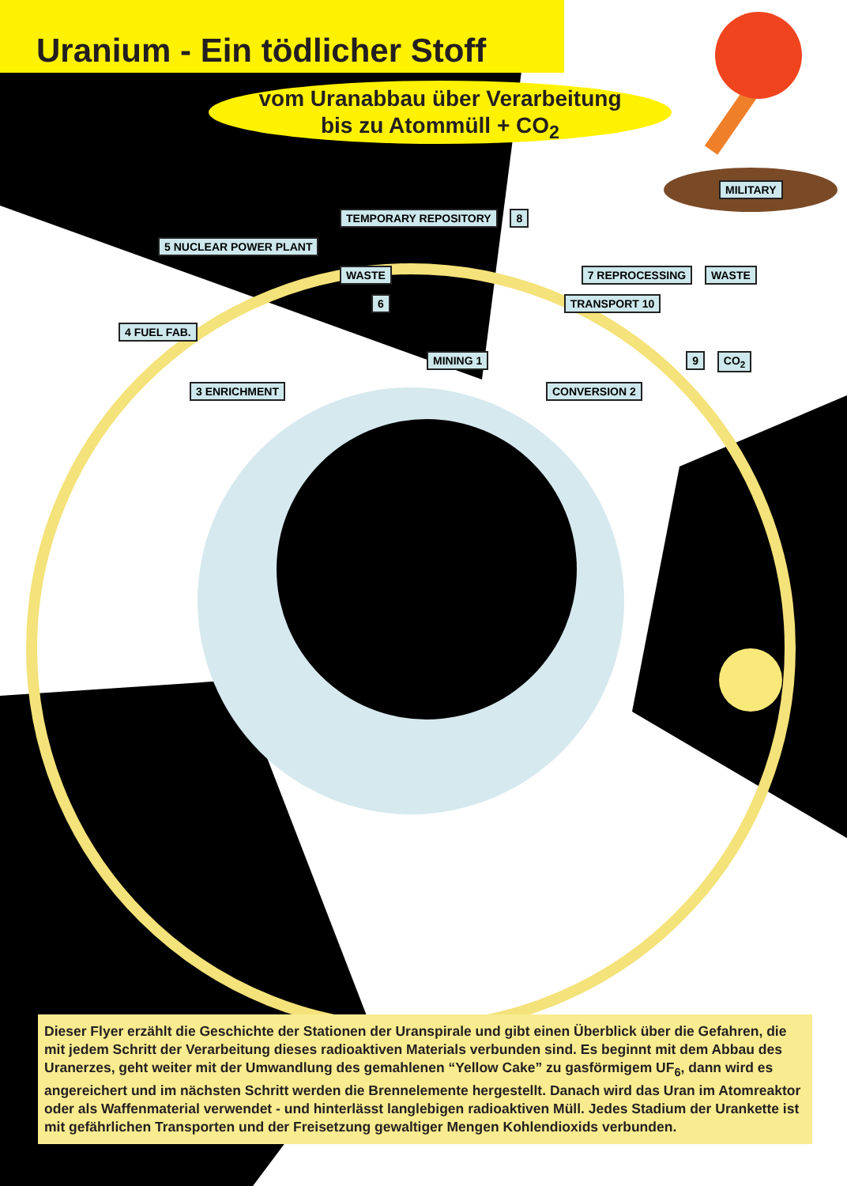Uranium - Ein tödlicher Stoff
vom Uranabbau über Verarbeitung
bis zu Atommüll + CO<sub>2</sub>
MILITARY
TEMPORARY REPOSITORY 8
5 NUCLEAR POWER PLANT
WASTE 7 REPROCESSING WASTE
6 TRANSPORT 10
4 FUEL FAB.
MINING 1 9 CO<sub>2</sub>
3 ENRICHMENT CONVERSION 2
Dieser Flyer erzählt die Geschichte der Stationen der Uranspirale und gibt einen Überblick über die Gefahren, die mit jedem Schritt der Verarbeitung dieses radioaktiven Materials verbunden sind. Es beginnt mit dem Abbau des Uranerzes, geht weiter mit der Umwandlung des gemahlenen “Yellow Cake” zu gasförmigem UF<sub>6</sub>, dann wird es angereichert und im nächsten Schritt werden die Brennelemente hergestellt. Danach wird das Uran im Atomreaktor oder als Waffenmaterial verwendet - und hinterlässt langlebigen radioaktiven Müll. Jedes Stadium der Urankette ist mit gefährlichen Transporten und der Freisetzung gewaltiger Mengen Kohlendioxids verbunden.